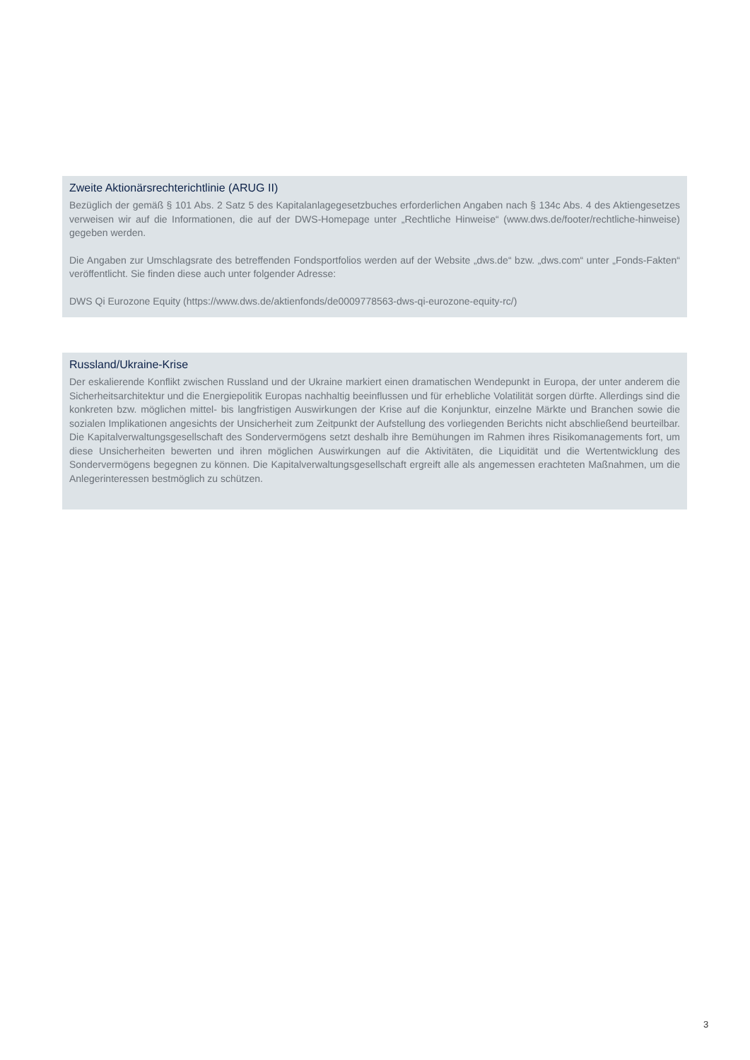Zweite Aktionärsrechterichtlinie (ARUG II)
Bezüglich der gemäß § 101 Abs. 2 Satz 5 des Kapitalanlagegesetzbuches erforderlichen Angaben nach § 134c Abs. 4 des Aktiengesetzes verweisen wir auf die Informationen, die auf der DWS-Homepage unter „Rechtliche Hinweise“ (www.dws.de/footer/rechtliche-hinweise) gegeben werden.
Die Angaben zur Umschlagsrate des betreffenden Fondsportfolios werden auf der Website „dws.de“ bzw. „dws.com“ unter „Fonds-Fakten“ veröffentlicht. Sie finden diese auch unter folgender Adresse:
DWS Qi Eurozone Equity (https://www.dws.de/aktienfonds/de0009778563-dws-qi-eurozone-equity-rc/)
Russland/Ukraine-Krise
Der eskalierende Konflikt zwischen Russland und der Ukraine markiert einen dramatischen Wendepunkt in Europa, der unter anderem die Sicherheitsarchitektur und die Energiepolitik Europas nachhaltig beeinflussen und für erhebliche Volatilität sorgen dürfte. Allerdings sind die konkreten bzw. möglichen mittel- bis langfristigen Auswirkungen der Krise auf die Konjunktur, einzelne Märkte und Branchen sowie die sozialen Implikationen angesichts der Unsicherheit zum Zeitpunkt der Aufstellung des vorliegenden Berichts nicht abschließend beurteilbar. Die Kapitalverwaltungsgesell­schaft des Sondervermögens setzt deshalb ihre Bemühungen im Rahmen ihres Risikomanagements fort, um diese Unsicherheiten bewerten und ihren möglichen Auswirkungen auf die Aktivitäten, die Liquidität und die Wertentwick­lung des Sondervermögens begegnen zu können. Die Kapitalverwaltungsgesellschaft ergreift alle als angemessen er­achteten Maßnahmen, um die Anlegerinteressen bestmöglich zu schützen.
3